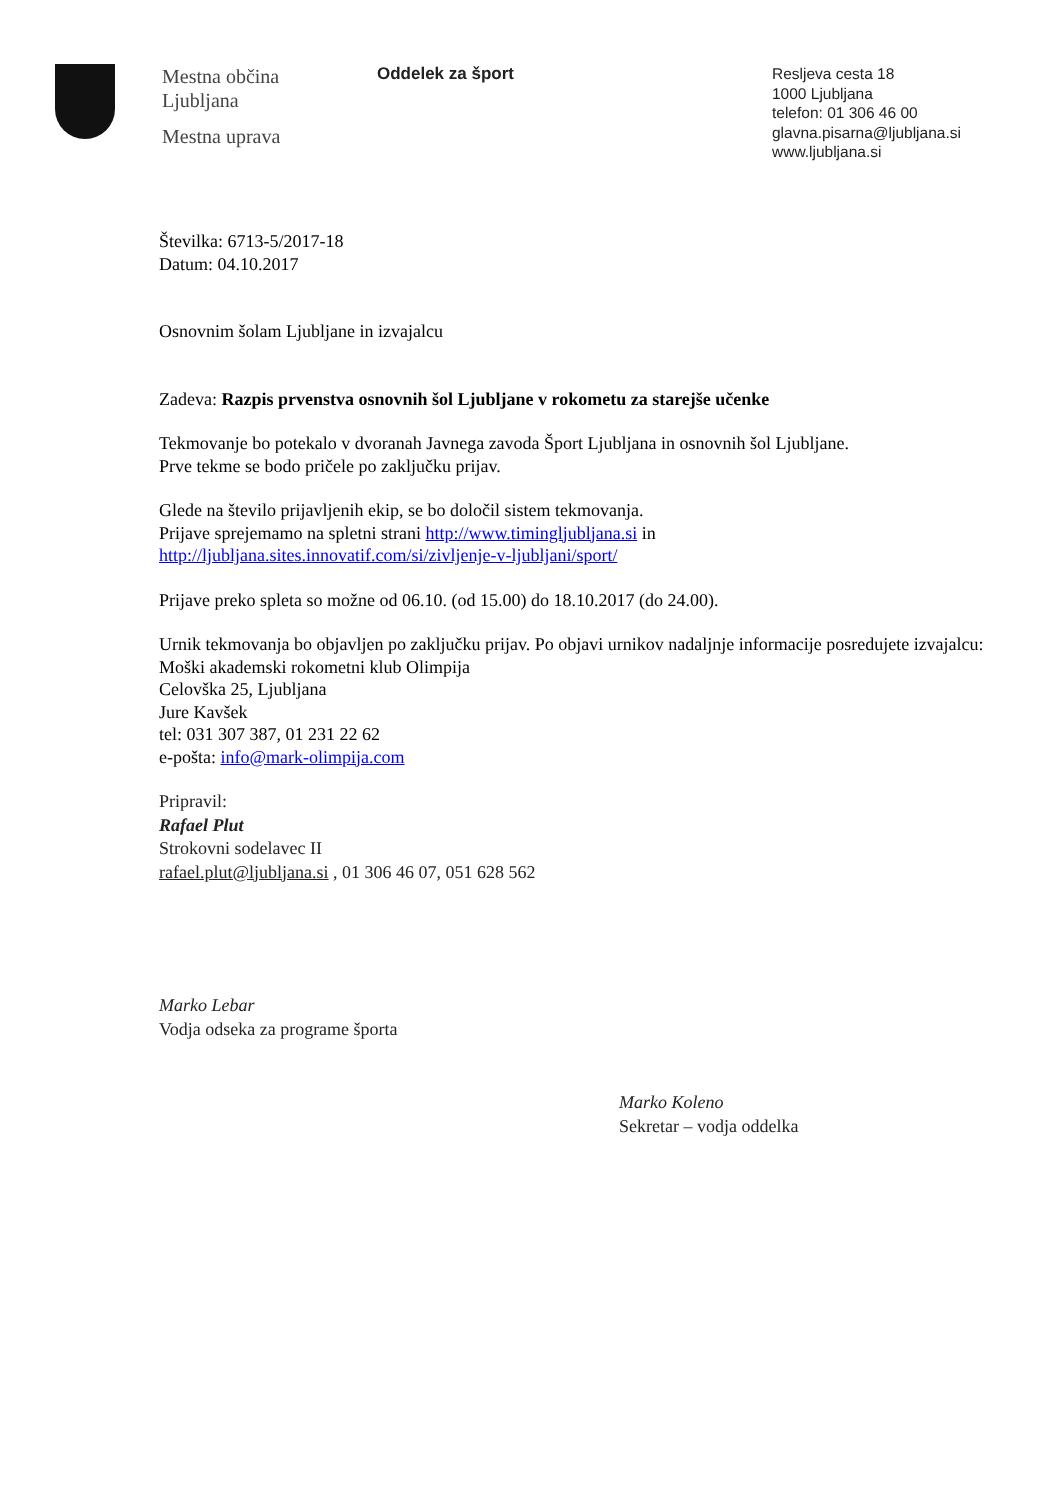Mestna občina
Ljubljana
Mestna uprava
Oddelek za šport
Resljeva cesta 18
1000 Ljubljana
telefon: 01 306 46 00
glavna.pisarna@ljubljana.si
www.ljubljana.si
Številka: 6713-5/2017-18
Datum: 04.10.2017
Osnovnim šolam Ljubljane in izvajalcu
Zadeva: Razpis prvenstva osnovnih šol Ljubljane v rokometu za starejše učenke
Tekmovanje bo potekalo v dvoranah Javnega zavoda Šport Ljubljana in osnovnih šol Ljubljane.
Prve tekme se bodo pričele po zaključku prijav.
Glede na število prijavljenih ekip, se bo določil sistem tekmovanja.
Prijave sprejemamo na spletni strani http://www.timingljubljana.si in
http://ljubljana.sites.innovatif.com/si/zivljenje-v-ljubljani/sport/
Prijave preko spleta so možne od 06.10. (od 15.00) do 18.10.2017 (do 24.00).
Urnik tekmovanja bo objavljen po zaključku prijav. Po objavi urnikov nadaljnje informacije posredujete izvajalcu:
Moški akademski rokometni klub Olimpija
Celovška 25, Ljubljana
Jure Kavšek
tel: 031 307 387, 01 231 22 62
e-pošta: info@mark-olimpija.com
Pripravil:
Rafael Plut
Strokovni sodelavec II
rafael.plut@ljubljana.si , 01 306 46 07, 051 628 562
Marko Lebar
Vodja odseka za programe športa
Marko Koleno
Sekretar – vodja oddelka